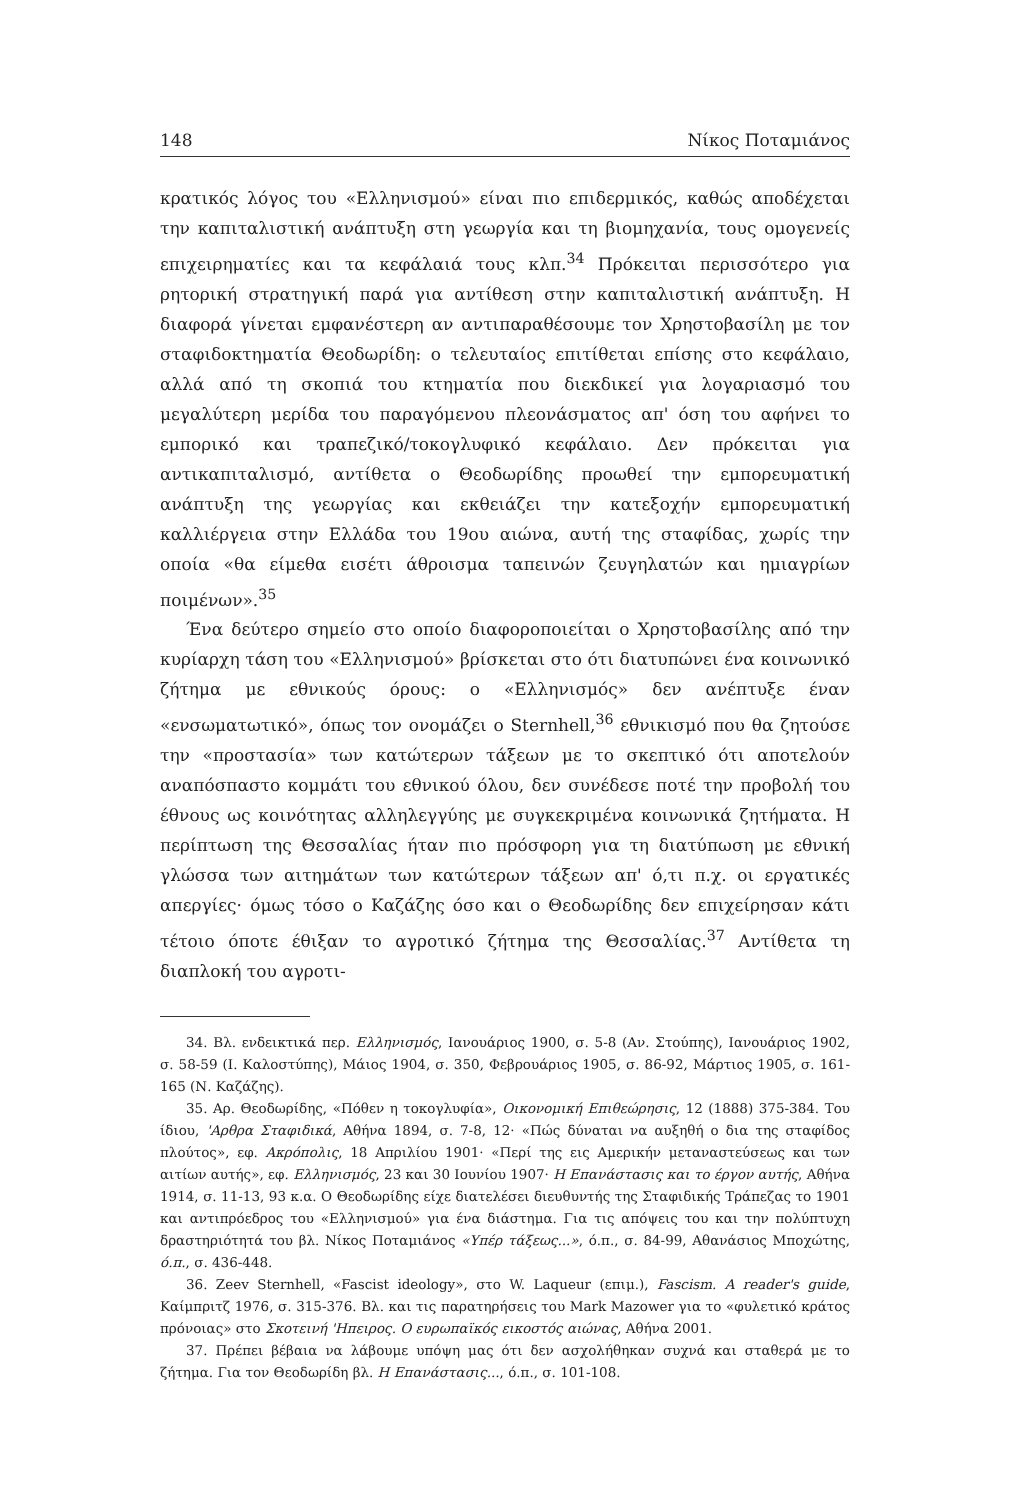148 Νίκος Ποταμιάνος
κρατικός λόγος του «Ελληνισμού» είναι πιο επιδερμικός, καθώς αποδέχεται την καπιταλιστική ανάπτυξη στη γεωργία και τη βιομηχανία, τους ομογενείς επιχειρηματίες και τα κεφάλαιά τους κλπ.<sup>34</sup> Πρόκειται περισσότερο για ρητορική στρατηγική παρά για αντίθεση στην καπιταλιστική ανάπτυξη. Η διαφορά γίνεται εμφανέστερη αν αντιπαραθέσουμε τον Χρηστοβασίλη με τον σταφιδοκτηματία Θεοδωρίδη: ο τελευταίος επιτίθεται επίσης στο κεφάλαιο, αλλά από τη σκοπιά του κτηματία που διεκδικεί για λογαριασμό του μεγαλύτερη μερίδα του παραγόμενου πλεονάσματος απ' όση του αφήνει το εμπορικό και τραπεζικό/τοκογλυφικό κεφάλαιο. Δεν πρόκειται για αντικαπιταλισμό, αντίθετα ο Θεοδωρίδης προωθεί την εμπορευματική ανάπτυξη της γεωργίας και εκθειάζει την κατεξοχήν εμπορευματική καλλιέργεια στην Ελλάδα του 19ου αιώνα, αυτή της σταφίδας, χωρίς την οποία «θα είμεθα εισέτι άθροισμα ταπεινών ζευγηλατών και ημιαγρίων ποιμένων».<sup>35</sup>
Ένα δεύτερο σημείο στο οποίο διαφοροποιείται ο Χρηστοβασίλης από την κυρίαρχη τάση του «Ελληνισμού» βρίσκεται στο ότι διατυπώνει ένα κοινωνικό ζήτημα με εθνικούς όρους: ο «Ελληνισμός» δεν ανέπτυξε έναν «ενσωματωτικό», όπως τον ονομάζει ο Sternhell,<sup>36</sup> εθνικισμό που θα ζητούσε την «προστασία» των κατώτερων τάξεων με το σκεπτικό ότι αποτελούν αναπόσπαστο κομμάτι του εθνικού όλου, δεν συνέδεσε ποτέ την προβολή του έθνους ως κοινότητας αλληλεγγύης με συγκεκριμένα κοινωνικά ζητήματα. Η περίπτωση της Θεσσαλίας ήταν πιο πρόσφορη για τη διατύπωση με εθνική γλώσσα των αιτημάτων των κατώτερων τάξεων απ' ό,τι π.χ. οι εργατικές απεργίες· όμως τόσο ο Καζάζης όσο και ο Θεοδωρίδης δεν επιχείρησαν κάτι τέτοιο όποτε έθιξαν το αγροτικό ζήτημα της Θεσσαλίας.<sup>37</sup> Αντίθετα τη διαπλοκή του αγροτι-
34. Βλ. ενδεικτικά περ. Ελληνισμός, Ιανουάριος 1900, σ. 5-8 (Αν. Στούπης), Ιανουάριος 1902, σ. 58-59 (Ι. Καλοστύπης), Μάιος 1904, σ. 350, Φεβρουάριος 1905, σ. 86-92, Μάρτιος 1905, σ. 161-165 (Ν. Καζάζης).
35. Αρ. Θεοδωρίδης, «Πόθεν η τοκογλυφία», Οικονομική Επιθεώρησις, 12 (1888) 375-384. Του ίδιου, 'Αρθρα Σταφιδικά, Αθήνα 1894, σ. 7-8, 12· «Πώς δύναται να αυξηθή ο δια της σταφίδος πλούτος», εφ. Ακρόπολις, 18 Απριλίου 1901· «Περί της εις Αμερικήν μεταναστεύσεως και των αιτίων αυτής», εφ. Ελληνισμός, 23 και 30 Ιουνίου 1907· Η Επανάστασις και το έργον αυτής, Αθήνα 1914, σ. 11-13, 93 κ.α. Ο Θεοδωρίδης είχε διατελέσει διευθυντής της Σταφιδικής Τράπεζας το 1901 και αντιπρόεδρος του «Ελληνισμού» για ένα διάστημα. Για τις απόψεις του και την πολύπτυχη δραστηριότητά του βλ. Νίκος Ποταμιάνος «Υπέρ τάξεως...», ό.π., σ. 84-99, Αθανάσιος Μποχώτης, ό.π., σ. 436-448.
36. Zeev Sternhell, «Fascist ideology», στο W. Laqueur (επιμ.), Fascism. A reader's guide, Καίμπριτζ 1976, σ. 315-376. Βλ. και τις παρατηρήσεις του Mark Mazower για το «φυλετικό κράτος πρόνοιας» στο Σκοτεινή 'Ηπειρος. Ο ευρωπαϊκός εικοστός αιώνας, Αθήνα 2001.
37. Πρέπει βέβαια να λάβουμε υπόψη μας ότι δεν ασχολήθηκαν συχνά και σταθερά με το ζήτημα. Για τον Θεοδωρίδη βλ. Η Επανάστασις..., ό.π., σ. 101-108.